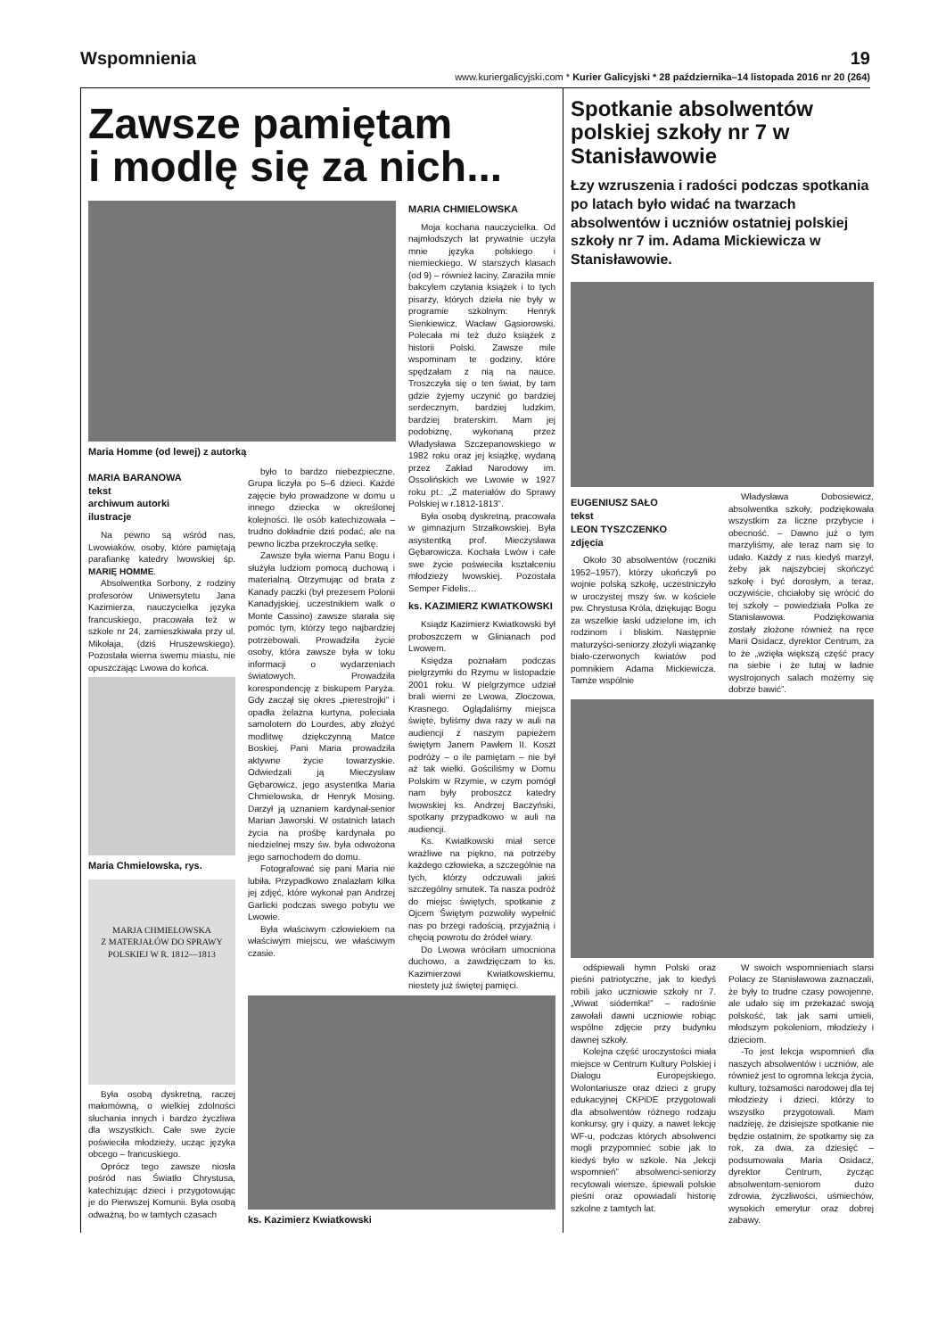Wspomnienia 19
www.kuriergalicyjski.com * Kurier Galicyjski * 28 października–14 listopada 2016 nr 20 (264)
Zawsze pamiętam
i modlę się za nich...
Maria Homme (od lewej) z autorką
MARIA BARANOWA
tekst
archiwum autorki
ilustracje
Na pewno są wśród nas, Lwowiaków, osoby, które pamiętają parafiankę katedry lwowskiej śp. MARIĘ HOMME.
Absolwentka Sorbony, z rodziny profesorów Uniwersytetu Jana Kazimierza, nauczycielka języka francuskiego, pracowała też w szkole nr 24, zamieszkiwała przy ul. Mikołaja, (dziś Hruszewskiego). Pozostała wierna swemu miastu, nie opuszczając Lwowa do końca.
Maria Chmielowska, rys.
MARJA CHMIELOWSKA
Z MATERJAŁÓW DO SPRAWY POLSKIEJ W R. 1812—1813
Była osobą dyskretną, raczej małomówną, o wielkiej zdolności słuchania innych i bardzo życzliwa dla wszystkich. Całe swe życie poświeciła młodzieży, ucząc języka obcego – francuskiego.
Oprócz tego zawsze niosła pośród nas Światło Chrystusa, katechizując dzieci i przygotowując je do Pierwszej Komunii. Była osobą odważną, bo w tamtych czasach
było to bardzo niebezpieczne. Grupa liczyła po 5–6 dzieci. Każde zajęcie było prowadzone w domu u innego dziecka w określonej kolejności. Ile osób katechizowała – trudno dokładnie dziś podać, ale na pewno liczba przekroczyła setkę.
Zawsze była wierna Panu Bogu i służyła ludziom pomocą duchową i materialną. Otrzymując od brata z Kanady paczki (był prezesem Polonii Kanadyjskiej, uczestnikiem walk o Monte Cassino) zawsze starała się pomóc tym, którzy tego najbardziej potrzebowali. Prowadziła życie osoby, która zawsze była w toku informacji o wydarzeniach światowych. Prowadziła korespondencję z biskupem Paryża. Gdy zaczął się okres „pierestrojki” i opadła żelazna kurtyna, poleciała samolotem do Lourdes, aby złożyć modlitwę dziękczynną Matce Boskiej. Pani Maria prowadziła aktywne życie towarzyskie. Odwiedzali ją Mieczysław Gębarowicz, jego asystentka Maria Chmielowska, dr Henryk Mosing. Darzył ją uznaniem kardynał-senior Marian Jaworski. W ostatnich latach życia na prośbę kardynała po niedzielnej mszy św. była odwożona jego samochodem do domu.
Fotografować się pani Maria nie lubiła. Przypadkowo znalazłam kilka jej zdjęć, które wykonał pan Andrzej Garlicki podczas swego pobytu we Lwowie.
Była właściwym człowiekiem na właściwym miejscu, we właściwym czasie.
MARIA CHMIELOWSKA
Moja kochana nauczycielka. Od najmłodszych lat prywatnie uczyła mnie języka polskiego i niemieckiego. W starszych klasach (od 9) – również łaciny. Zaraziła mnie bakcylem czytania książek i to tych pisarzy, których dzieła nie były w programie szkolnym: Henryk Sienkiewicz, Wacław Gąsiorowski. Polecała mi też dużo książek z historii Polski. Zawsze mile wspominam te godziny, które spędzałam z nią na nauce. Troszczyła się o ten świat, by tam gdzie żyjemy uczynić go bardziej serdecznym, bardziej ludzkim, bardziej braterskim. Mam jej podobiznę, wykonaną przez Władysława Szczepanowskiego w 1982 roku oraz jej książkę, wydaną przez Zakład Narodowy im. Ossolińskich we Lwowie w 1927 roku pt.: „Z materiałów do Sprawy Polskiej w r.1812-1813”.
Była osobą dyskretną, pracowała w gimnazjum Strzałkowskiej. Była asystentką prof. Mieczysława Gębarowicza. Kochała Lwów i całe swe życie poświeciła kształceniu młodzieży lwowskiej. Pozostała Semper Fidelis…
ks. KAZIMIERZ KWIATKOWSKI
Ksiądz Kazimierz Kwiatkowski był proboszczem w Glinianach pod Lwowem.
Księdza poznałam podczas pielgrzymki do Rzymu w listopadzie 2001 roku. W pielgrzymce udział brali wierni ze Lwowa, Złoczowa, Krasnego. Oglądaliśmy miejsca święte, byliśmy dwa razy w auli na audiencji z naszym papieżem świętym Janem Pawłem II. Koszt podróży – o ile pamiętam – nie był aż tak wielki. Gościliśmy w Domu Polskim w Rzymie, w czym pomógł nam były proboszcz katedry lwowskiej ks. Andrzej Baczyński, spotkany przypadkowo w auli na audiencji.
Ks. Kwiatkowski miał serce wrażliwe na piękno, na potrzeby każdego człowieka, a szczególnie na tych, którzy odczuwali jakiś szczególny smutek. Ta nasza podróż do miejsc świętych, spotkanie z Ojcem Świętym pozwoliły wypełnić nas po brzegi radością, przyjaźnią i chęcią powrotu do źródeł wiary.
Do Lwowa wróciłam umocniona duchowo, a zawdzięczam to ks. Kazimierzowi Kwiatkowskiemu, niestety już świętej pamięci.
ks. Kazimierz Kwiatkowski
Spotkanie absolwentów polskiej szkoły nr 7 w Stanisławowie
Łzy wzruszenia i radości podczas spotkania po latach było widać na twarzach absolwentów i uczniów ostatniej polskiej szkoły nr 7 im. Adama Mickiewicza w Stanisławowie.
EUGENIUSZ SAŁO
tekst
LEON TYSZCZENKO
zdjęcia
Około 30 absolwentów (roczniki 1952–1957), którzy ukończyli po wojnie polską szkołę, uczestniczyło w uroczystej mszy św. w kościele pw. Chrystusa Króla, dziękując Bogu za wszelkie łaski udzielone im, ich rodzinom i bliskim. Następnie maturzyści-seniorzy złożyli wiązankę biało-czerwonych kwiatów pod pomnikiem Adama Mickiewicza. Tamże wspólnie
Władysława Dobosiewicz, absolwentka szkoły, podziękowała wszystkim za liczne przybycie i obecność. – Dawno już o tym marzyliśmy, ale teraz nam się to udało. Każdy z nas kiedyś marzył, żeby jak najszybciej skończyć szkołę i być dorosłym, a teraz, oczywiście, chciałoby się wrócić do tej szkoły – powiedziała Polka ze Stanisławowa. Podziękowania zostały złożone również na ręce Marii Osidacz, dyrektor Centrum, za to że „wzięła większą część pracy na siebie i że tutaj w ładnie wystrojonych salach możemy się dobrze bawić”.
odśpiewali hymn Polski oraz pieśni patriotyczne, jak to kiedyś robili jako uczniowie szkoły nr 7. „Wiwat siódemka!” – radośnie zawołali dawni uczniowie robiąc wspólne zdjęcie przy budynku dawnej szkoły.
Kolejna część uroczystości miała miejsce w Centrum Kultury Polskiej i Dialogu Europejskiego. Wolontariusze oraz dzieci z grupy edukacyjnej CKPiDE przygotowali dla absolwentów różnego rodzaju konkursy, gry i quizy, a nawet lekcję WF-u, podczas których absolwenci mogli przypomnieć sobie jak to kiedyś było w szkole. Na „lekcji wspomnień” absolwenci-seniorzy recytowali wiersze, śpiewali polskie pieśni oraz opowiadali historię szkolne z tamtych lat.
W swoich wspomnieniach starsi Polacy ze Stanisławowa zaznaczali, że były to trudne czasy powojenne, ale udało się im przekazać swoją polskość, tak jak sami umieli, młodszym pokoleniom, młodzieży i dzieciom.
-To jest lekcja wspomnień dla naszych absolwentów i uczniów, ale również jest to ogromna lekcja życia, kultury, tożsamości narodowej dla tej młodzieży i dzieci, którzy to wszystko przygotowali. Mam nadzieję, że dzisiejsze spotkanie nie będzie ostatnim, że spotkamy się za rok, za dwa, za dziesięć – podsumowała Maria Osidacz, dyrektor Centrum, życząc absolwentom-seniorom dużo zdrowia, życzliwości, uśmiechów, wysokich emerytur oraz dobrej zabawy.